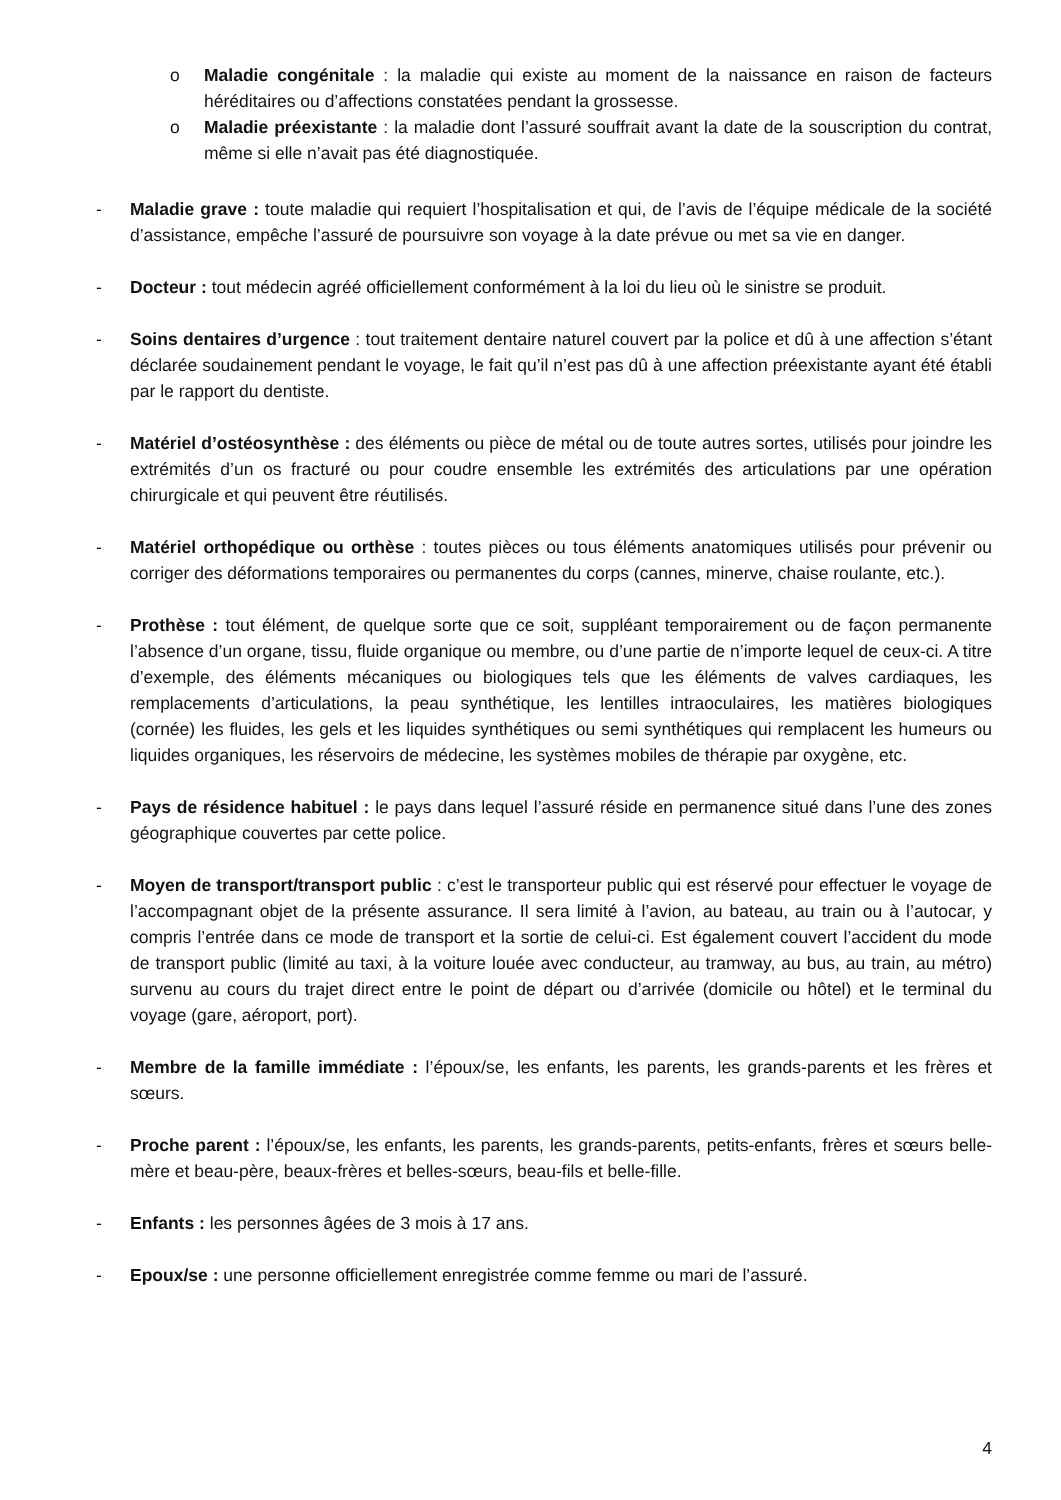o Maladie congénitale : la maladie qui existe au moment de la naissance en raison de facteurs héréditaires ou d’affections constatées pendant la grossesse.
o Maladie préexistante : la maladie dont l’assuré souffrait avant la date de la souscription du contrat, même si elle n’avait pas été diagnostiquée.
- Maladie grave : toute maladie qui requiert l’hospitalisation et qui, de l’avis de l’équipe médicale de la société d’assistance, empêche l’assuré de poursuivre son voyage à la date prévue ou met sa vie en danger.
- Docteur : tout médecin agréé officiellement conformément à la loi du lieu où le sinistre se produit.
- Soins dentaires d’urgence : tout traitement dentaire naturel couvert par la police et dû à une affection s’étant déclarée soudainement pendant le voyage, le fait qu’il n’est pas dû à une affection préexistante ayant été établi par le rapport du dentiste.
- Matériel d’ostéosynthèse : des éléments ou pièce de métal ou de toute autres sortes, utilisés pour joindre les extrémités d’un os fracturé ou pour coudre ensemble les extrémités des articulations par une opération chirurgicale et qui peuvent être réutilisés.
- Matériel orthopédique ou orthèse : toutes pièces ou tous éléments anatomiques utilisés pour prévenir ou corriger des déformations temporaires ou permanentes du corps (cannes, minerve, chaise roulante, etc.).
- Prothèse : tout élément, de quelque sorte que ce soit, suppléant temporairement ou de façon permanente l’absence d’un organe, tissu, fluide organique ou membre, ou d’une partie de n’importe lequel de ceux-ci. A titre d’exemple, des éléments mécaniques ou biologiques tels que les éléments de valves cardiaques, les remplacements d’articulations, la peau synthétique, les lentilles intraoculaires, les matières biologiques (cornée) les fluides, les gels et les liquides synthétiques ou semi synthétiques qui remplacent les humeurs ou liquides organiques, les réservoirs de médecine, les systèmes mobiles de thérapie par oxygène, etc.
- Pays de résidence habituel : le pays dans lequel l’assuré réside en permanence situé dans l’une des zones géographique couvertes par cette police.
- Moyen de transport/transport public : c’est le transporteur public qui est réservé pour effectuer le voyage de l’accompagnant objet de la présente assurance. Il sera limité à l’avion, au bateau, au train ou à l’autocar, y compris l’entrée dans ce mode de transport et la sortie de celui-ci. Est également couvert l’accident du mode de transport public (limité au taxi, à la voiture louée avec conducteur, au tramway, au bus, au train, au métro) survenu au cours du trajet direct entre le point de départ ou d’arrivée (domicile ou hôtel) et le terminal du voyage (gare, aéroport, port).
- Membre de la famille immédiate : l’époux/se, les enfants, les parents, les grands-parents et les frères et sœurs.
- Proche parent : l’époux/se, les enfants, les parents, les grands-parents, petits-enfants, frères et sœurs belle-mère et beau-père, beaux-frères et belles-sœurs, beau-fils et belle-fille.
- Enfants : les personnes âgées de 3 mois à 17 ans.
- Epoux/se : une personne officiellement enregistrée comme femme ou mari de l’assuré.
4